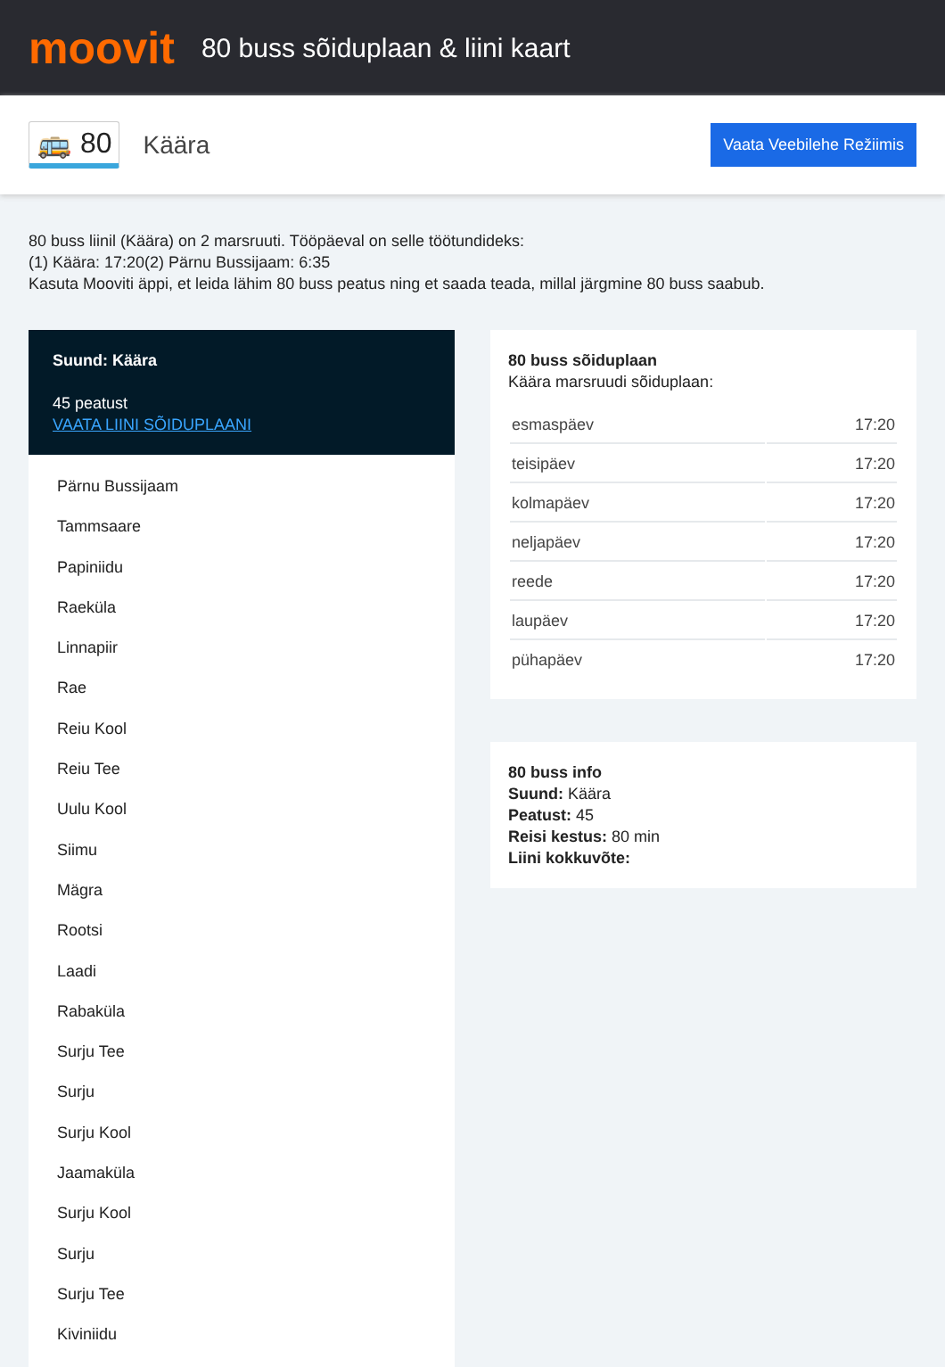moovit
80 buss sõiduplaan & liini kaart
🚌 80 Käära Vaata Veebilehe Režiimis
80 buss liinil (Käära) on 2 marsruuti. Tööpäeval on selle töötundideks:
(1) Käära: 17:20(2) Pärnu Bussijaam: 6:35
Kasuta Mooviti äppi, et leida lähim 80 buss peatus ning et saada teada, millal järgmine 80 buss saabub.
Suund: Käära
45 peatust
VAATA LIINI SÕIDUPLAANI
Pärnu Bussijaam
Tammsaare
Papiniidu
Raeküla
Linnapiir
Rae
Reiu Kool
Reiu Tee
Uulu Kool
Siimu
Mägra
Rootsi
Laadi
Rabaküla
Surju Tee
Surju
Surju Kool
Jaamaküla
Surju Kool
Surju
Surju Tee
Kiviniidu
80 buss sõiduplaan
Käära marsruudi sõiduplaan:
| esmaspäev | 17:20 |
| teisipäev | 17:20 |
| kolmapäev | 17:20 |
| neljapäev | 17:20 |
| reede | 17:20 |
| laupäev | 17:20 |
| pühapäev | 17:20 |
80 buss info
Suund: Käära
Peatust: 45
Reisi kestus: 80 min
Liini kokkuvõte: